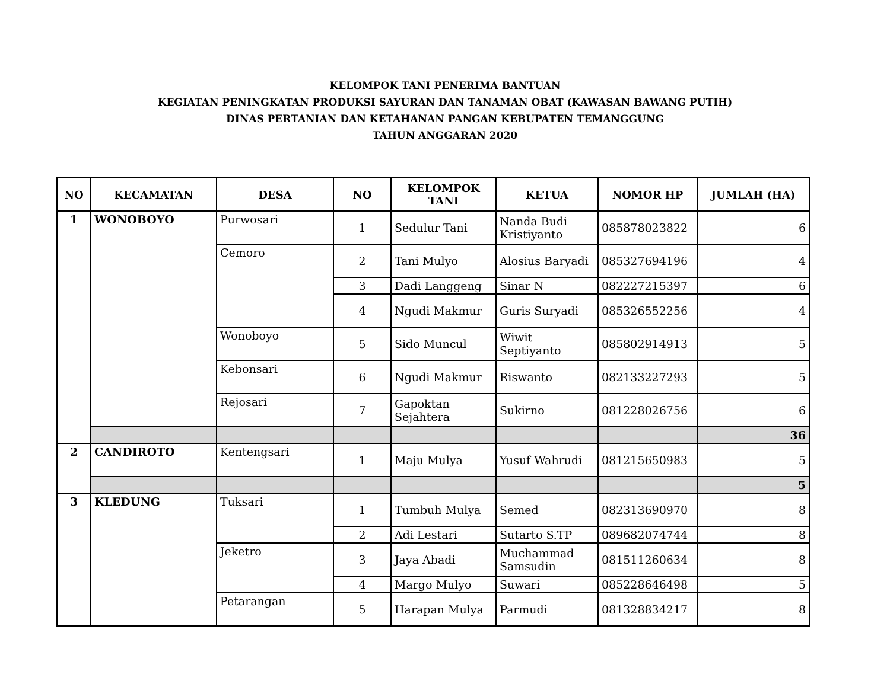KELOMPOK TANI PENERIMA BANTUAN
KEGIATAN PENINGKATAN PRODUKSI SAYURAN DAN TANAMAN OBAT (KAWASAN BAWANG PUTIH)
DINAS PERTANIAN DAN KETAHANAN PANGAN KEBUPATEN TEMANGGUNG
TAHUN ANGGARAN 2020
| NO | KECAMATAN | DESA | NO | KELOMPOK TANI | KETUA | NOMOR HP | JUMLAH (HA) |
| --- | --- | --- | --- | --- | --- | --- | --- |
| 1 | WONOBOYO | Purwosari | 1 | Sedulur Tani | Nanda Budi Kristiyanto | 085878023822 | 6 |
| | | Cemoro | 2 | Tani Mulyo | Alosius Baryadi | 085327694196 | 4 |
| | | | 3 | Dadi Langgeng | Sinar N | 082227215397 | 6 |
| | | | 4 | Ngudi Makmur | Guris Suryadi | 085326552256 | 4 |
| | | Wonoboyo | 5 | Sido Muncul | Wiwit Septiyanto | 085802914913 | 5 |
| | | Kebonsari | 6 | Ngudi Makmur | Riswanto | 082133227293 | 5 |
| | | Rejosari | 7 | Gapoktan Sejahtera | Sukirno | 081228026756 | 6 |
| | | | | | | | 36 |
| 2 | CANDIROTO | Kentengsari | 1 | Maju Mulya | Yusuf Wahrudi | 081215650983 | 5 |
| | | | | | | | 5 |
| 3 | KLEDUNG | Tuksari | 1 | Tumbuh Mulya | Semed | 082313690970 | 8 |
| | | | 2 | Adi Lestari | Sutarto S.TP | 089682074744 | 8 |
| | | Jeketro | 3 | Jaya Abadi | Muchammad Samsudin | 081511260634 | 8 |
| | | | 4 | Margo Mulyo | Suwari | 085228646498 | 5 |
| | | Petarangan | 5 | Harapan Mulya | Parmudi | 081328834217 | 8 |